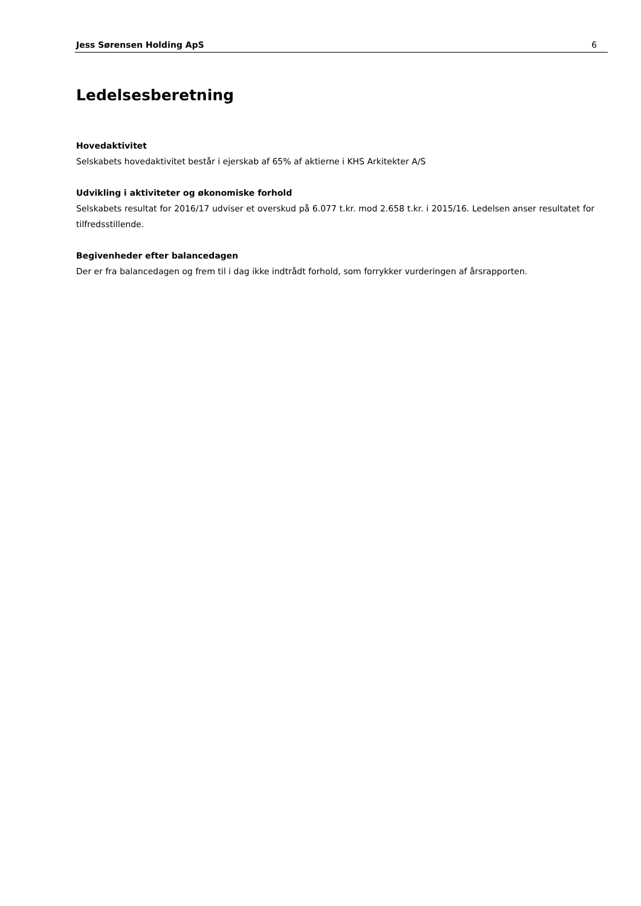Jess Sørensen Holding ApS 6
Ledelsesberetning
Hovedaktivitet
Selskabets hovedaktivitet består i ejerskab af 65% af aktierne i KHS Arkitekter A/S
Udvikling i aktiviteter og økonomiske forhold
Selskabets resultat for 2016/17 udviser et overskud på 6.077 t.kr. mod 2.658 t.kr. i 2015/16. Ledelsen anser resultatet for tilfredsstillende.
Begivenheder efter balancedagen
Der er fra balancedagen og frem til i dag ikke indtrådt forhold, som forrykker vurderingen af årsrapporten.